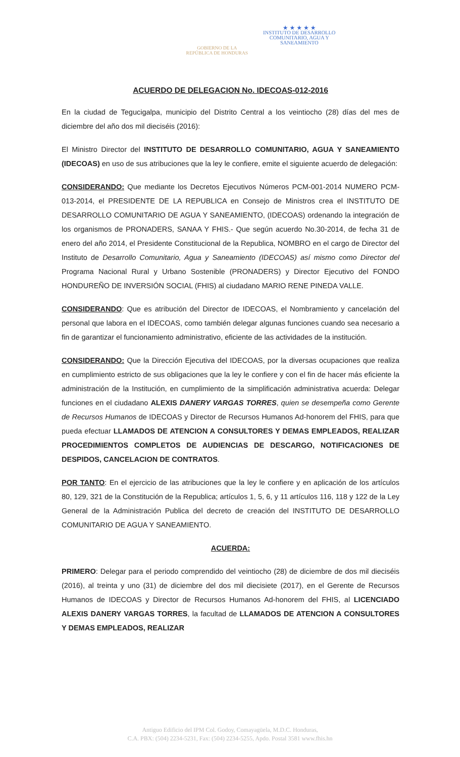GOBIERNO DE LA
REPÚBLICA DE HONDURAS
★ ★ ★ ★ ★
INSTITUTO DE DESARROLLO
COMUNITARIO, AGUA Y
SANEAMIENTO
ACUERDO DE DELEGACION No. IDECOAS-012-2016
En la ciudad de Tegucigalpa, municipio del Distrito Central a los veintiocho (28) días del mes de diciembre del año dos mil dieciséis (2016):
El Ministro Director del INSTITUTO DE DESARROLLO COMUNITARIO, AGUA Y SANEAMIENTO (IDECOAS) en uso de sus atribuciones que la ley le confiere, emite el siguiente acuerdo de delegación:
CONSIDERANDO: Que mediante los Decretos Ejecutivos Números PCM-001-2014 NUMERO PCM-013-2014, el PRESIDENTE DE LA REPUBLICA en Consejo de Ministros crea el INSTITUTO DE DESARROLLO COMUNITARIO DE AGUA Y SANEAMIENTO, (IDECOAS) ordenando la integración de los organismos de PRONADERS, SANAA Y FHIS.- Que según acuerdo No.30-2014, de fecha 31 de enero del año 2014, el Presidente Constitucional de la Republica, NOMBRO en el cargo de Director del Instituto de Desarrollo Comunitario, Agua y Saneamiento (IDECOAS) así mismo como Director del Programa Nacional Rural y Urbano Sostenible (PRONADERS) y Director Ejecutivo del FONDO HONDUREÑO DE INVERSIÓN SOCIAL (FHIS) al ciudadano MARIO RENE PINEDA VALLE.
CONSIDERANDO: Que es atribución del Director de IDECOAS, el Nombramiento y cancelación del personal que labora en el IDECOAS, como también delegar algunas funciones cuando sea necesario a fin de garantizar el funcionamiento administrativo, eficiente de las actividades de la institución.
CONSIDERANDO: Que la Dirección Ejecutiva del IDECOAS, por la diversas ocupaciones que realiza en cumplimiento estricto de sus obligaciones que la ley le confiere y con el fin de hacer más eficiente la administración de la Institución, en cumplimiento de la simplificación administrativa acuerda: Delegar funciones en el ciudadano ALEXIS DANERY VARGAS TORRES, quien se desempeña como Gerente de Recursos Humanos de IDECOAS y Director de Recursos Humanos Ad-honorem del FHIS, para que pueda efectuar LLAMADOS DE ATENCION A CONSULTORES Y DEMAS EMPLEADOS, REALIZAR PROCEDIMIENTOS COMPLETOS DE AUDIENCIAS DE DESCARGO, NOTIFICACIONES DE DESPIDOS, CANCELACION DE CONTRATOS.
POR TANTO: En el ejercicio de las atribuciones que la ley le confiere y en aplicación de los artículos 80, 129, 321 de la Constitución de la Republica; artículos 1, 5, 6, y 11 artículos 116, 118 y 122 de la Ley General de la Administración Publica del decreto de creación del INSTITUTO DE DESARROLLO COMUNITARIO DE AGUA Y SANEAMIENTO.
ACUERDA:
PRIMERO: Delegar para el periodo comprendido del veintiocho (28) de diciembre de dos mil dieciséis (2016), al treinta y uno (31) de diciembre del dos mil diecisiete (2017), en el Gerente de Recursos Humanos de IDECOAS y Director de Recursos Humanos Ad-honorem del FHIS, al LICENCIADO ALEXIS DANERY VARGAS TORRES, la facultad de LLAMADOS DE ATENCION A CONSULTORES Y DEMAS EMPLEADOS, REALIZAR
Antiguo Edificio del IPM Col. Godoy, Comayagüela, M.D.C. Honduras,
C.A. PBX: (504) 2234-5231, Fax: (504) 2234-5255, Apdo. Postal 3581 www.fhis.hn